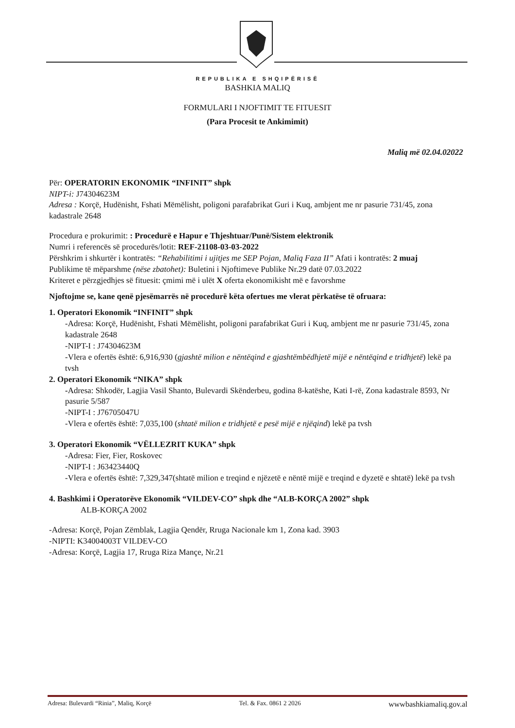REPUBLIKA E SHQIPËRISË
BASHKIA MALIQ
FORMULARI I NJOFTIMIT TE FITUESIT
(Para Procesit te Ankimimit)
Maliq më 02.04.02022
Për: OPERATORIN EKONOMIK “INFINIT” shpk
NIPT-i: J74304623M
Adresa : Korçë, Hudënisht, Fshati Mëmëlisht, poligoni parafabrikat Guri i Kuq, ambjent me nr pasurie 731/45, zona kadastrale 2648
Procedura e prokurimit: : Procedurë e Hapur e Thjeshtuar/Punë/Sistem elektronik
Numri i referencës së procedurës/lotit: REF-21108-03-03-2022
Përshkrim i shkurtër i kontratës: “Rehabilitimi i ujitjes me SEP Pojan, Maliq Faza II” Afati i kontratës: 2 muaj
Publikime të mëparshme (nëse zbatohet): Buletini i Njoftimeve Publike Nr.29 datë 07.03.2022
Kriteret e përzgjedhjes së fituesit: çmimi më i ulët X oferta ekonomikisht më e favorshme
Njoftojme se, kane qenë pjesëmarrës në procedurë këta ofertues me vlerat përkatëse të ofruara:
1. Operatori Ekonomik “INFINIT” shpk
-Adresa: Korçë, Hudënisht, Fshati Mëmëlisht, poligoni parafabrikat Guri i Kuq, ambjent me nr pasurie 731/45, zona kadastrale 2648
-NIPT-I : J74304623M
-Vlera e ofertës është: 6,916,930 (gjashtë milion e nëntëqind e gjashtëmbëdhjetë mijë e nëntëqind e tridhjetë) lekë pa tvsh
2. Operatori Ekonomik “NIKA” shpk
-Adresa: Shkodër, Lagjia Vasil Shanto, Bulevardi Skënderbeu, godina 8-katëshe, Kati I-rë, Zona kadastrale 8593, Nr pasurie 5/587
-NIPT-I : J76705047U
-Vlera e ofertës është: 7,035,100 (shtatë milion e tridhjetë e pesë mijë e njëqind) lekë pa tvsh
3. Operatori Ekonomik “VËLLEZRIT KUKA” shpk
-Adresa: Fier, Fier, Roskovec
-NIPT-I : J63423440Q
-Vlera e ofertës është: 7,329,347(shtatë milion e treqind e njëzetë e nëntë mijë e treqind e dyzetë e shtatë) lekë pa tvsh
4. Bashkimi i Operatorëve Ekonomik “VILDEV-CO” shpk dhe “ALB-KORÇA 2002” shpk
ALB-KORÇA 2002
-Adresa: Korçë, Pojan Zëmblak, Lagjia Qendër, Rruga Nacionale km 1, Zona kad. 3903
-NIPTI: K34004003T VILDEV-CO
-Adresa: Korçë, Lagjia 17, Rruga Riza Mançe, Nr.21
Adresa: Bulevardi “Rinia”, Maliq, Korçë Tel. & Fax. 0861 2 2026 wwwbashkiamaliq.gov.al